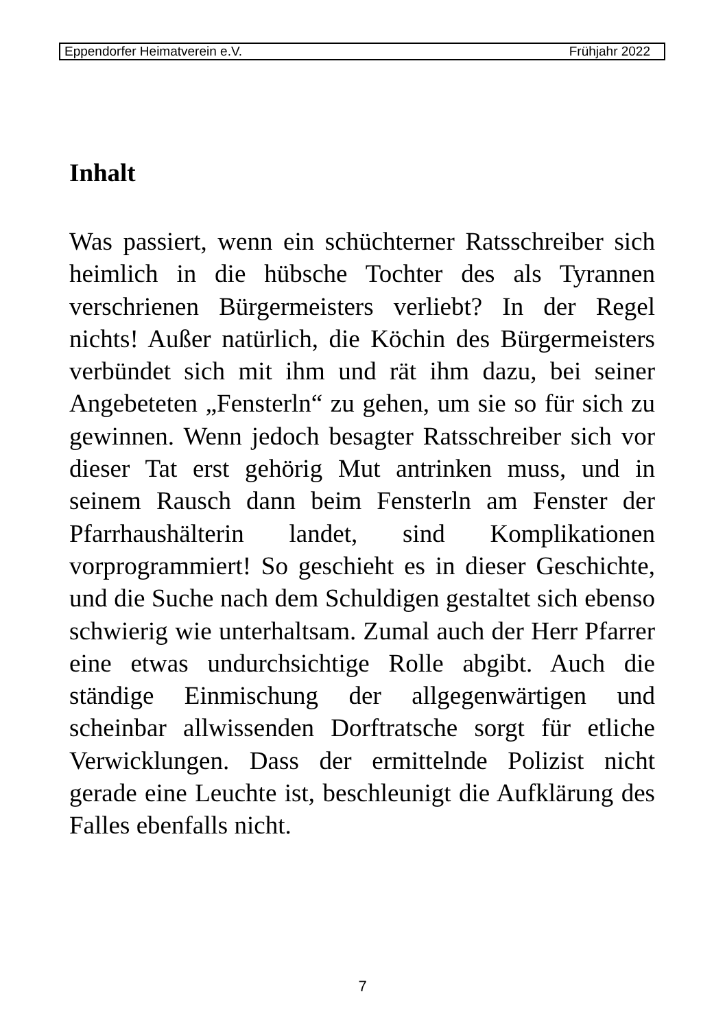Eppendorfer Heimatverein e.V. Frühjahr 2022
Inhalt
Was passiert, wenn ein schüchterner Ratsschreiber sich heimlich in die hübsche Tochter des als Tyrannen verschrienen Bürgermeisters verliebt? In der Regel nichts! Außer natürlich, die Köchin des Bürgermeisters verbündet sich mit ihm und rät ihm dazu, bei seiner Angebeteten „Fensterln“ zu gehen, um sie so für sich zu gewinnen. Wenn jedoch besagter Ratsschreiber sich vor dieser Tat erst gehörig Mut antrinken muss, und in seinem Rausch dann beim Fensterln am Fenster der Pfarrhaushälterin landet, sind Komplikationen vorprogrammiert! So geschieht es in dieser Geschichte, und die Suche nach dem Schuldigen gestaltet sich ebenso schwierig wie unterhaltsam. Zumal auch der Herr Pfarrer eine etwas undurchsichtige Rolle abgibt. Auch die ständige Einmischung der allgegenwärtigen und scheinbar allwissenden Dorftratsche sorgt für etliche Verwicklungen. Dass der ermittelnde Polizist nicht gerade eine Leuchte ist, beschleunigt die Aufklärung des Falles ebenfalls nicht.
7